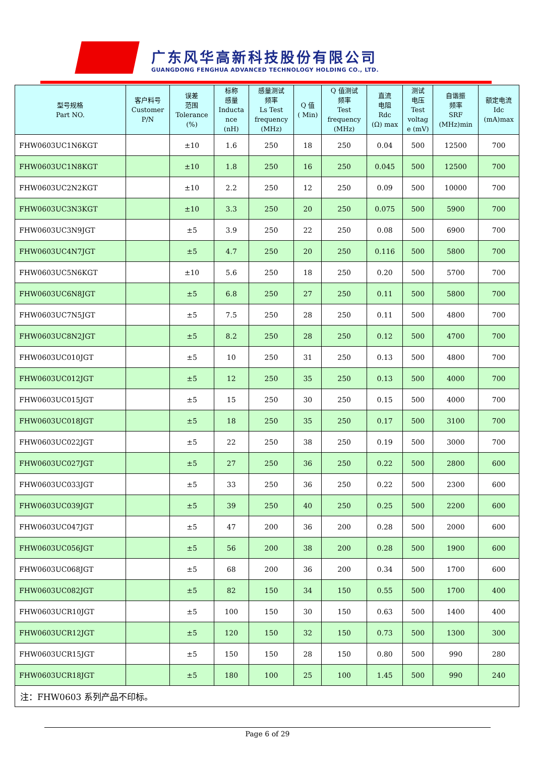广东风华高新科技股份有限公司
GUANGDONG FENGHUA ADVANCED TECHNOLOGY HOLDING CO., LTD.
| 型号规格 Part NO. | 客户料号 Customer P/N | 误差 范围 Tolerance (%) | 标称 感量 Inducta nce (nH) | 感量测试 频率 Ls Test frequency (MHz) | Q 值 ( Min) | Q 值测试 频率 Test frequency (MHz) | 直流 电阻 Rdc (Ω) max | 测试 电压 Test voltag e (mV) | 自谐振 频率 SRF (MHz)min | 额定电流 Idc (mA)max |
| --- | --- | --- | --- | --- | --- | --- | --- | --- | --- | --- |
| FHW0603UC1N6KGT | | ±10 | 1.6 | 250 | 18 | 250 | 0.04 | 500 | 12500 | 700 |
| FHW0603UC1N8KGT | | ±10 | 1.8 | 250 | 16 | 250 | 0.045 | 500 | 12500 | 700 |
| FHW0603UC2N2KGT | | ±10 | 2.2 | 250 | 12 | 250 | 0.09 | 500 | 10000 | 700 |
| FHW0603UC3N3KGT | | ±10 | 3.3 | 250 | 20 | 250 | 0.075 | 500 | 5900 | 700 |
| FHW0603UC3N9JGT | | ±5 | 3.9 | 250 | 22 | 250 | 0.08 | 500 | 6900 | 700 |
| FHW0603UC4N7JGT | | ±5 | 4.7 | 250 | 20 | 250 | 0.116 | 500 | 5800 | 700 |
| FHW0603UC5N6KGT | | ±10 | 5.6 | 250 | 18 | 250 | 0.20 | 500 | 5700 | 700 |
| FHW0603UC6N8JGT | | ±5 | 6.8 | 250 | 27 | 250 | 0.11 | 500 | 5800 | 700 |
| FHW0603UC7N5JGT | | ±5 | 7.5 | 250 | 28 | 250 | 0.11 | 500 | 4800 | 700 |
| FHW0603UC8N2JGT | | ±5 | 8.2 | 250 | 28 | 250 | 0.12 | 500 | 4700 | 700 |
| FHW0603UC010JGT | | ±5 | 10 | 250 | 31 | 250 | 0.13 | 500 | 4800 | 700 |
| FHW0603UC012JGT | | ±5 | 12 | 250 | 35 | 250 | 0.13 | 500 | 4000 | 700 |
| FHW0603UC015JGT | | ±5 | 15 | 250 | 30 | 250 | 0.15 | 500 | 4000 | 700 |
| FHW0603UC018JGT | | ±5 | 18 | 250 | 35 | 250 | 0.17 | 500 | 3100 | 700 |
| FHW0603UC022JGT | | ±5 | 22 | 250 | 38 | 250 | 0.19 | 500 | 3000 | 700 |
| FHW0603UC027JGT | | ±5 | 27 | 250 | 36 | 250 | 0.22 | 500 | 2800 | 600 |
| FHW0603UC033JGT | | ±5 | 33 | 250 | 36 | 250 | 0.22 | 500 | 2300 | 600 |
| FHW0603UC039JGT | | ±5 | 39 | 250 | 40 | 250 | 0.25 | 500 | 2200 | 600 |
| FHW0603UC047JGT | | ±5 | 47 | 200 | 36 | 200 | 0.28 | 500 | 2000 | 600 |
| FHW0603UC056JGT | | ±5 | 56 | 200 | 38 | 200 | 0.28 | 500 | 1900 | 600 |
| FHW0603UC068JGT | | ±5 | 68 | 200 | 36 | 200 | 0.34 | 500 | 1700 | 600 |
| FHW0603UC082JGT | | ±5 | 82 | 150 | 34 | 150 | 0.55 | 500 | 1700 | 400 |
| FHW0603UCR10JGT | | ±5 | 100 | 150 | 30 | 150 | 0.63 | 500 | 1400 | 400 |
| FHW0603UCR12JGT | | ±5 | 120 | 150 | 32 | 150 | 0.73 | 500 | 1300 | 300 |
| FHW0603UCR15JGT | | ±5 | 150 | 150 | 28 | 150 | 0.80 | 500 | 990 | 280 |
| FHW0603UCR18JGT | | ±5 | 180 | 100 | 25 | 100 | 1.45 | 500 | 990 | 240 |
| 注：FHW0603 系列产品不印标。 | | | | | | | | | | |
Page 6 of 29